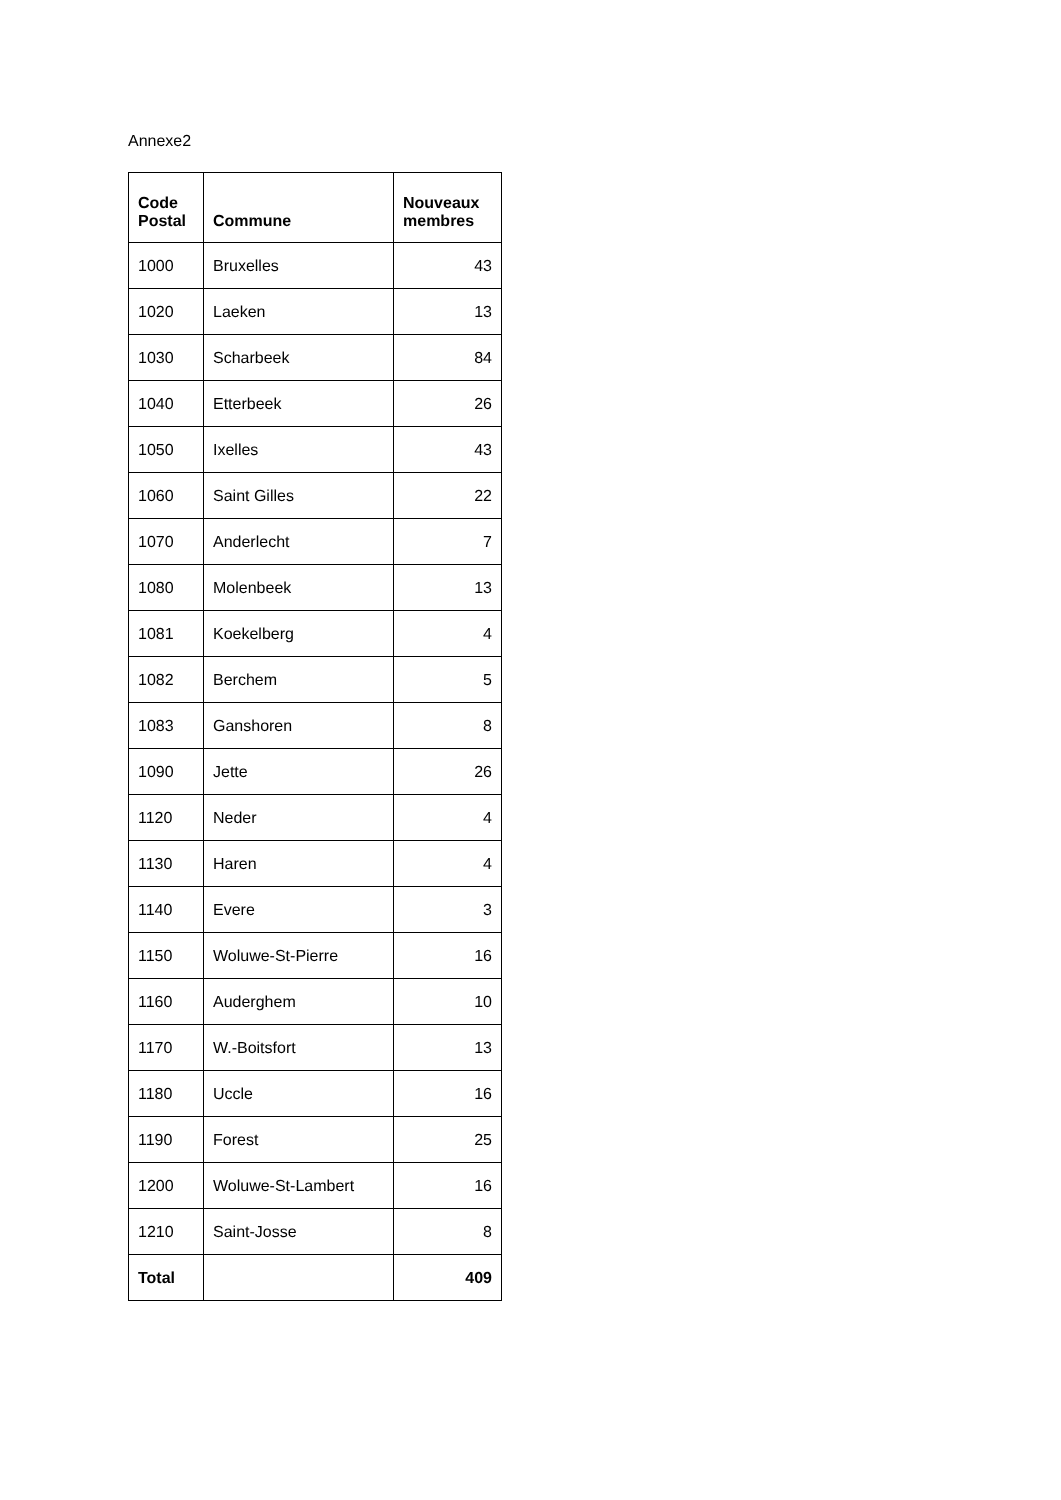Annexe2
| Code Postal | Commune | Nouveaux membres |
| --- | --- | --- |
| 1000 | Bruxelles | 43 |
| 1020 | Laeken | 13 |
| 1030 | Scharbeek | 84 |
| 1040 | Etterbeek | 26 |
| 1050 | Ixelles | 43 |
| 1060 | Saint Gilles | 22 |
| 1070 | Anderlecht | 7 |
| 1080 | Molenbeek | 13 |
| 1081 | Koekelberg | 4 |
| 1082 | Berchem | 5 |
| 1083 | Ganshoren | 8 |
| 1090 | Jette | 26 |
| 1120 | Neder | 4 |
| 1130 | Haren | 4 |
| 1140 | Evere | 3 |
| 1150 | Woluwe-St-Pierre | 16 |
| 1160 | Auderghem | 10 |
| 1170 | W.-Boitsfort | 13 |
| 1180 | Uccle | 16 |
| 1190 | Forest | 25 |
| 1200 | Woluwe-St-Lambert | 16 |
| 1210 | Saint-Josse | 8 |
| Total | | 409 |